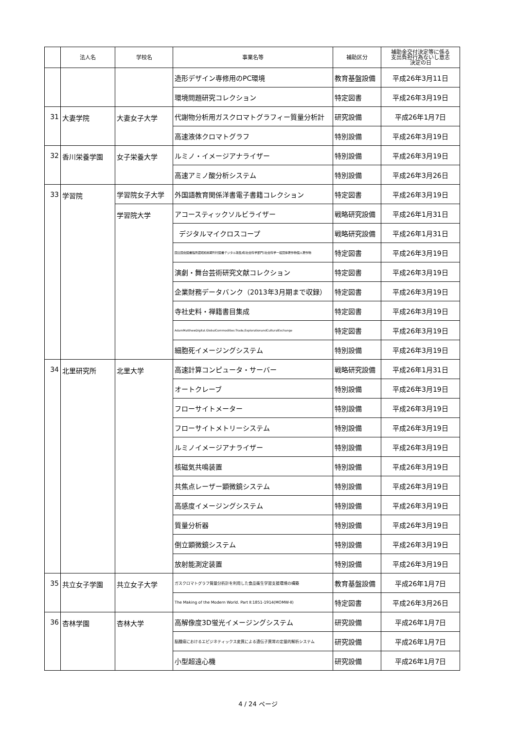| | 法人名 | 学校名 | 事業名等 | 補助区分 | 補助金交付決定等に係る 支出負担行為ないし意志 決定の日 |
| --- | --- | --- | --- | --- | --- |
| | | | 造形デザイン専修用のPC環境 | 教育基盤設備 | 平成26年3月11日 |
| | | | 環境問題研究コレクション | 特定図書 | 平成26年3月19日 |
| 31 | 大妻学院 | 大妻女子大学 | 代謝物分析用ガスクロマトグラフィー質量分析計 | 研究設備 | 平成26年1月7日 |
| | | | 高速液体クロマトグラフ | 特別設備 | 平成26年3月19日 |
| 32 | 香川栄養学園 | 女子栄養大学 | ルミノ・イメージアナライザー | 特別設備 | 平成26年3月19日 |
| | | | 高速アミノ酸分析システム | 特別設備 | 平成26年3月26日 |
| 33 | 学習院 | 学習院女子大学 | 外国語教育関係洋書電子書籍コレクション | 特定図書 | 平成26年3月19日 |
| | | 学習院大学 | アコースティックソルビライザー | 戦略研究設備 | 平成26年1月31日 |
| | | | デジタルマイクロスコープ | 戦略研究設備 | 平成26年1月31日 |
| | | | 国立国会図書館所蔵昭和前期刊行図書デジタル版集成[社会科学部門]社会科学一般団体著作物個人著作物 | 特定図書 | 平成26年3月19日 |
| | | | 演劇・舞台芸術研究文献コレクション | 特定図書 | 平成26年3月19日 |
| | | | 企業財務データバンク（2013年3月期まで収録） | 特定図書 | 平成26年3月19日 |
| | | | 寺社史料・禅籍書目集成 | 特定図書 | 平成26年3月19日 |
| | | | AdamMatthewDigital.GlobalCommodities:Trade,ExplorationandCulturalExchange | 特定図書 | 平成26年3月19日 |
| | | | 細胞死イメージングシステム | 特別設備 | 平成26年3月19日 |
| 34 | 北里研究所 | 北里大学 | 高速計算コンピュータ・サーバー | 戦略研究設備 | 平成26年1月31日 |
| | | | オートクレーブ | 特別設備 | 平成26年3月19日 |
| | | | フローサイトメーター | 特別設備 | 平成26年3月19日 |
| | | | フローサイトメトリーシステム | 特別設備 | 平成26年3月19日 |
| | | | ルミノイメージアナライザー | 特別設備 | 平成26年3月19日 |
| | | | 核磁気共鳴装置 | 特別設備 | 平成26年3月19日 |
| | | | 共焦点レーザー顕微鏡システム | 特別設備 | 平成26年3月19日 |
| | | | 高感度イメージングシステム | 特別設備 | 平成26年3月19日 |
| | | | 質量分析器 | 特別設備 | 平成26年3月19日 |
| | | | 倒立顕微鏡システム | 特別設備 | 平成26年3月19日 |
| | | | 放射能測定装置 | 特別設備 | 平成26年3月19日 |
| 35 | 共立女子学園 | 共立女子大学 | ガスクロマトグラフ質量分析計を利用した食品衛生学習支援環境の構築 | 教育基盤設備 | 平成26年1月7日 |
| | | | The Making of the Modern World. Part Ⅱ:1851-1914(MOMW-Ⅱ) | 特定図書 | 平成26年3月26日 |
| 36 | 杏林学園 | 杏林大学 | 高解像度3D蛍光イメージングシステム | 研究設備 | 平成26年1月7日 |
| | | | 脳腫瘍におけるエピジネティックス変異による遺伝子異常の定量的解析システム | 研究設備 | 平成26年1月7日 |
| | | | 小型超遠心機 | 研究設備 | 平成26年1月7日 |
4 / 24 ページ